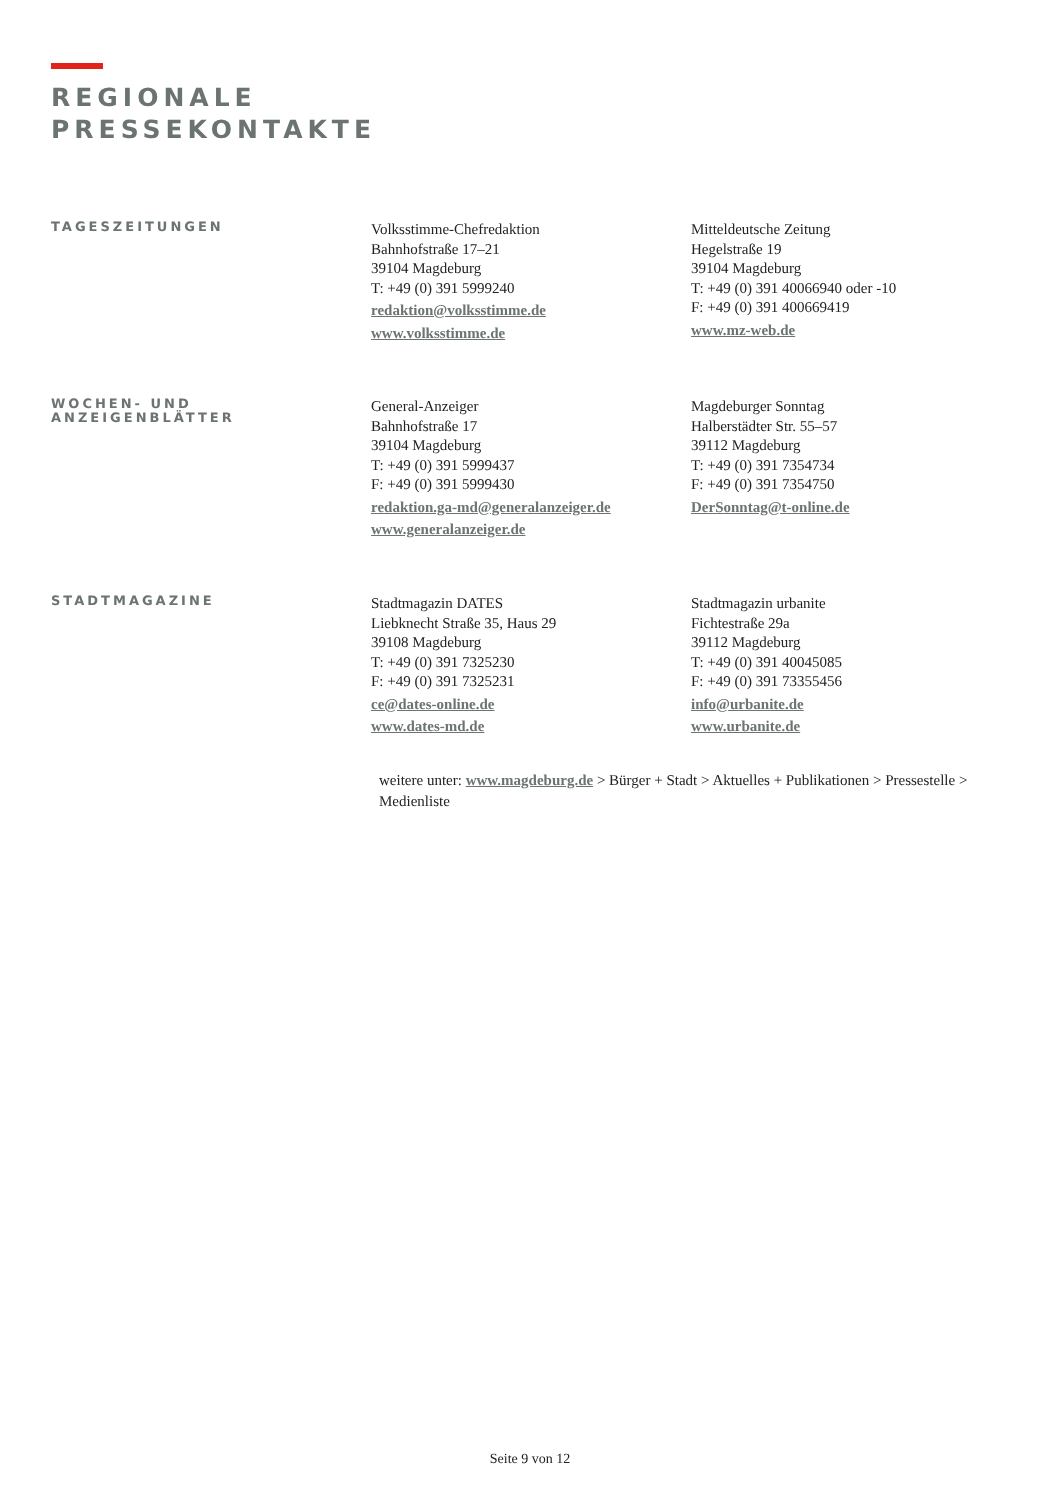REGIONALE
PRESSEKONTAKTE
TAGESZEITUNGEN
Volksstimme-Chefredaktion
Bahnhofstraße 17–21
39104 Magdeburg
T: +49 (0) 391 5999240
redaktion@volksstimme.de
www.volksstimme.de
Mitteldeutsche Zeitung
Hegelstraße 19
39104 Magdeburg
T: +49 (0) 391 40066940 oder -10
F: +49 (0) 391 400669419
www.mz-web.de
WOCHEN- UND
ANZEIGENBLÄTTER
General-Anzeiger
Bahnhofstraße 17
39104 Magdeburg
T: +49 (0) 391 5999437
F: +49 (0) 391 5999430
redaktion.ga-md@generalanzeiger.de
www.generalanzeiger.de
Magdeburger Sonntag
Halberstädter Str. 55–57
39112 Magdeburg
T: +49 (0) 391 7354734
F: +49 (0) 391 7354750
DerSonntag@t-online.de
STADTMAGAZINE
Stadtmagazin DATES
Liebknecht Straße 35, Haus 29
39108 Magdeburg
T: +49 (0) 391 7325230
F: +49 (0) 391 7325231
ce@dates-online.de
www.dates-md.de
Stadtmagazin urbanite
Fichtestraße 29a
39112 Magdeburg
T: +49 (0) 391 40045085
F: +49 (0) 391 73355456
info@urbanite.de
www.urbanite.de
weitere unter: www.magdeburg.de > Bürger + Stadt > Aktuelles + Publikationen > Pressestelle > Medienliste
Seite 9 von 12